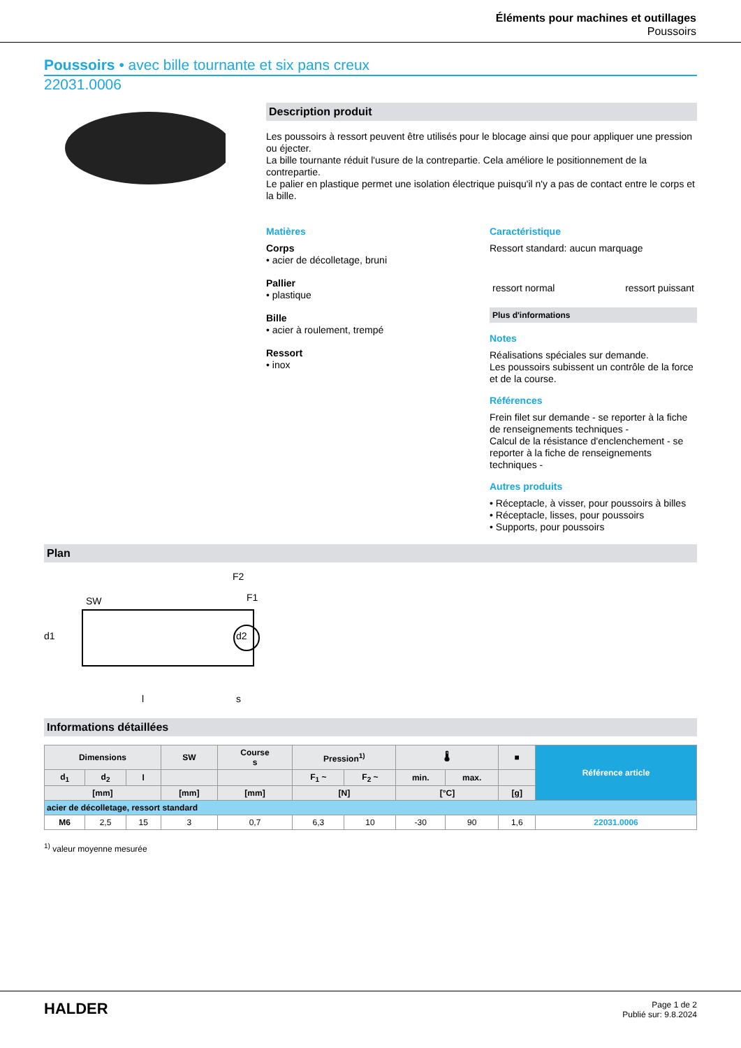Éléments pour machines et outillages
Poussoirs
Poussoirs • avec bille tournante et six pans creux
22031.0006
Description produit
Les poussoirs à ressort peuvent être utilisés pour le blocage ainsi que pour appliquer une pression ou éjecter.
La bille tournante réduit l'usure de la contrepartie. Cela améliore le positionnement de la contrepartie.
Le palier en plastique permet une isolation électrique puisqu'il n'y a pas de contact entre le corps et la bille.
Matières
Corps
• acier de décolletage, bruni
Pallier
• plastique
Bille
• acier à roulement, trempé
Ressort
• inox
Caractéristique
Ressort standard: aucun marquage
ressort normal ressort puissant
Plus d'informations
Notes
Réalisations spéciales sur demande.
Les poussoirs subissent un contrôle de la force et de la course.
Références
Frein filet sur demande - se reporter à la fiche de renseignements techniques -
Calcul de la résistance d'enclenchement - se reporter à la fiche de renseignements techniques -
Autres produits
• Réceptacle, à visser, pour poussoirs à billes
• Réceptacle, lisses, pour poussoirs
• Supports, pour poussoirs
Plan
SW
d1
l
s
d2
F2
F1
Informations détaillées
| Dimensions | | | SW | Course s | Pression<sup>1)</sup> | | 🌡 | | ■ | Référence article |
| --- | --- | --- | --- | --- | --- | --- | --- | --- | --- | --- |
| d<sub>1</sub> | d<sub>2</sub> | l | | | F<sub>1</sub> ~ | F<sub>2</sub> ~ | min. | max. | | |
| [mm] | | | [mm] | [mm] | [N] | | [°C] | | [g] | |
| acier de décolletage, ressort standard | | | | | | | | | | |
| M6 | 2,5 | 15 | 3 | 0,7 | 6,3 | 10 | -30 | 90 | 1,6 | 22031.0006 |
<sup>1)</sup> valeur moyenne mesurée
HALDER
Page 1 de 2
Publié sur: 9.8.2024